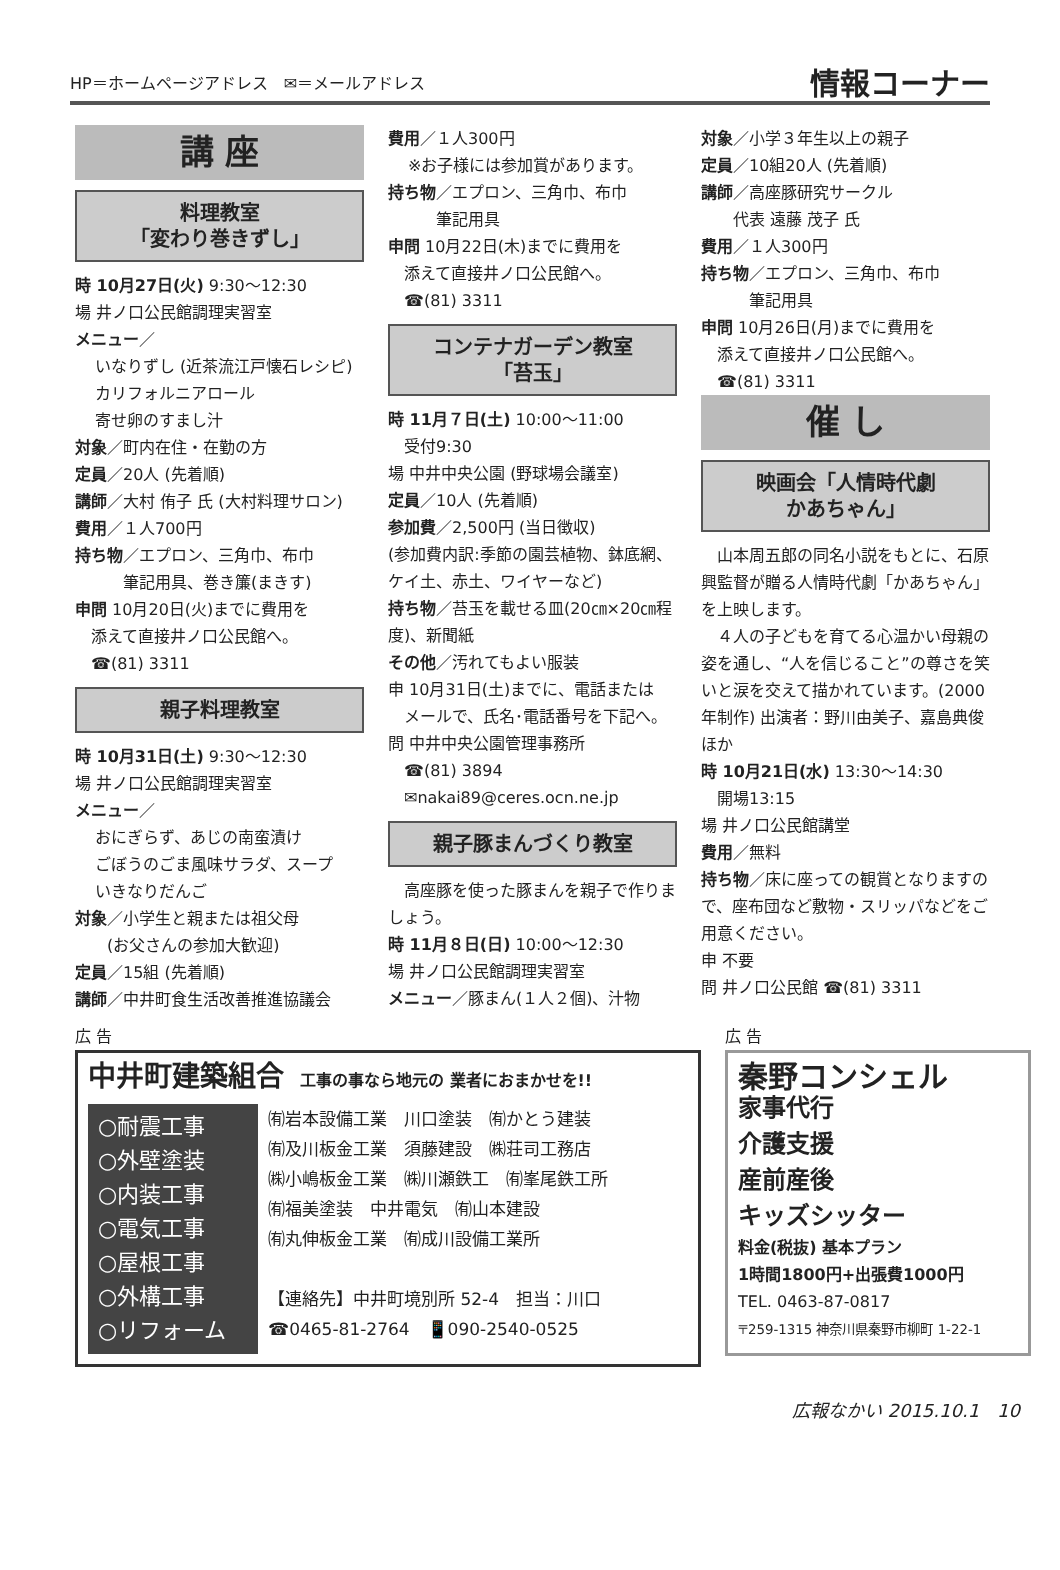HP＝ホームページアドレス　✉＝メールアドレス
情報コーナー
講 座
料理教室
「変わり巻きずし」
時 10月27日(火) 9:30〜12:30
場 井ノ口公民館調理実習室
メニュー／
いなりずし (近茶流江戸懐石レシピ)
カリフォルニアロール
寄せ卵のすまし汁
対象／町内在住・在勤の方
定員／20人 (先着順)
講師／大村 侑子 氏 (大村料理サロン)
費用／１人700円
持ち物／エプロン、三角巾、布巾
　　　筆記用具、巻き簾(まきす)
申問 10月20日(火)までに費用を
　添えて直接井ノ口公民館へ。
　☎(81) 3311
親子料理教室
時 10月31日(土) 9:30〜12:30
場 井ノ口公民館調理実習室
メニュー／
おにぎらず、あじの南蛮漬け
ごぼうのごま風味サラダ、スープ
いきなりだんご
対象／小学生と親または祖父母
　　(お父さんの参加大歓迎)
定員／15組 (先着順)
講師／中井町食生活改善推進協議会
費用／１人300円
※お子様には参加賞があります。
持ち物／エプロン、三角巾、布巾
　　　筆記用具
申問 10月22日(木)までに費用を
　添えて直接井ノ口公民館へ。
　☎(81) 3311
コンテナガーデン教室
「苔玉」
時 11月７日(土) 10:00〜11:00
　受付9:30
場 中井中央公園 (野球場会議室)
定員／10人 (先着順)
参加費／2,500円 (当日徴収)
(参加費内訳:季節の園芸植物、鉢底網、ケイ土、赤土、ワイヤーなど)
持ち物／苔玉を載せる皿(20㎝×20㎝程度)、新聞紙
その他／汚れてもよい服装
申 10月31日(土)までに、電話または
　メールで、氏名･電話番号を下記へ。
問 中井中央公園管理事務所
　☎(81) 3894
　✉nakai89@ceres.ocn.ne.jp
親子豚まんづくり教室
　高座豚を使った豚まんを親子で作りましょう。
時 11月８日(日) 10:00〜12:30
場 井ノ口公民館調理実習室
メニュー／豚まん(１人２個)、汁物
対象／小学３年生以上の親子
定員／10組20人 (先着順)
講師／高座豚研究サークル
　　代表 遠藤 茂子 氏
費用／１人300円
持ち物／エプロン、三角巾、布巾
　　　筆記用具
申問 10月26日(月)までに費用を
　添えて直接井ノ口公民館へ。
　☎(81) 3311
催 し
映画会「人情時代劇
かあちゃん」
　山本周五郎の同名小説をもとに、石原興監督が贈る人情時代劇「かあちゃん」を上映します。
　４人の子どもを育てる心温かい母親の姿を通し、“人を信じること”の尊さを笑いと涙を交えて描かれています。(2000年制作) 出演者：野川由美子、嘉島典俊ほか
時 10月21日(水) 13:30〜14:30
　開場13:15
場 井ノ口公民館講堂
費用／無料
持ち物／床に座っての観賞となりますので、座布団など敷物・スリッパなどをご用意ください。
申 不要
問 井ノ口公民館 ☎(81) 3311
広 告
中井町建築組合　工事の事なら地元の 業者におまかせを!!
○耐震工事
○外壁塗装
○内装工事
○電気工事
○屋根工事
○外構工事
○リフォーム
㈲岩本設備工業　川口塗装　㈲かとう建装
㈲及川板金工業　須藤建設　㈱荘司工務店
㈱小嶋板金工業　㈱川瀬鉄工　㈲峯尾鉄工所
㈲福美塗装　中井電気　㈲山本建設
㈲丸伸板金工業　㈲成川設備工業所
【連絡先】中井町境別所 52-4　担当：川口
☎0465-81-2764　📱090-2540-0525
広 告
秦野コンシェル
家事代行
介護支援
産前産後
キッズシッター
料金(税抜) 基本プラン
1時間1800円+出張費1000円
TEL. 0463-87-0817
〒259-1315 神奈川県秦野市柳町 1-22-1
広報なかい 2015.10.1　10